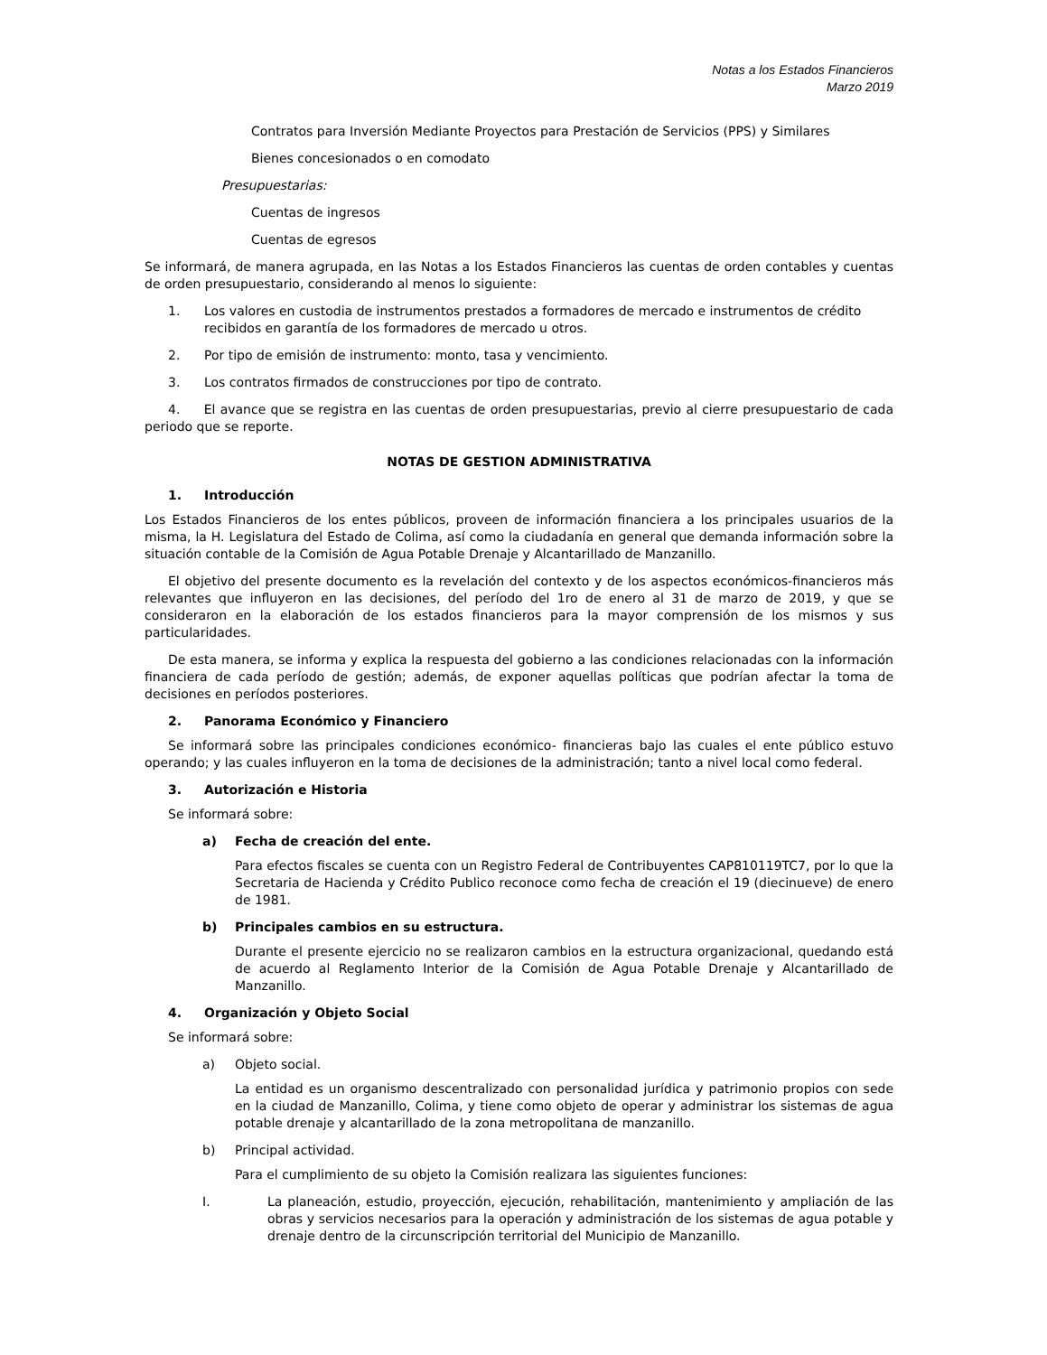Notas a los Estados Financieros
Marzo 2019
Contratos para Inversión Mediante Proyectos para Prestación de Servicios (PPS) y Similares
Bienes concesionados o en comodato
Presupuestarias:
Cuentas de ingresos
Cuentas de egresos
Se informará, de manera agrupada, en las Notas a los Estados Financieros las cuentas de orden contables y cuentas de orden presupuestario, considerando al menos lo siguiente:
1. Los valores en custodia de instrumentos prestados a formadores de mercado e instrumentos de crédito recibidos en garantía de los formadores de mercado u otros.
2. Por tipo de emisión de instrumento: monto, tasa y vencimiento.
3. Los contratos firmados de construcciones por tipo de contrato.
4. El avance que se registra en las cuentas de orden presupuestarias, previo al cierre presupuestario de cada periodo que se reporte.
NOTAS DE GESTION ADMINISTRATIVA
1. Introducción
Los Estados Financieros de los entes públicos, proveen de información financiera a los principales usuarios de la misma, la H. Legislatura del Estado de Colima, así como la ciudadanía en general que demanda información sobre la situación contable de la Comisión de Agua Potable Drenaje y Alcantarillado de Manzanillo.
El objetivo del presente documento es la revelación del contexto y de los aspectos económicos-financieros más relevantes que influyeron en las decisiones, del período del 1ro de enero al 31 de marzo de 2019, y que se consideraron en la elaboración de los estados financieros para la mayor comprensión de los mismos y sus particularidades.
De esta manera, se informa y explica la respuesta del gobierno a las condiciones relacionadas con la información financiera de cada período de gestión; además, de exponer aquellas políticas que podrían afectar la toma de decisiones en períodos posteriores.
2. Panorama Económico y Financiero
Se informará sobre las principales condiciones económico- financieras bajo las cuales el ente público estuvo operando; y las cuales influyeron en la toma de decisiones de la administración; tanto a nivel local como federal.
3. Autorización e Historia
Se informará sobre:
a) Fecha de creación del ente.
Para efectos fiscales se cuenta con un Registro Federal de Contribuyentes CAP810119TC7, por lo que la Secretaria de Hacienda y Crédito Publico reconoce como fecha de creación el 19 (diecinueve) de enero de 1981.
b) Principales cambios en su estructura.
Durante el presente ejercicio no se realizaron cambios en la estructura organizacional, quedando está de acuerdo al Reglamento Interior de la Comisión de Agua Potable Drenaje y Alcantarillado de Manzanillo.
4. Organización y Objeto Social
Se informará sobre:
a) Objeto social.
La entidad es un organismo descentralizado con personalidad jurídica y patrimonio propios con sede en la ciudad de Manzanillo, Colima, y tiene como objeto de operar y administrar los sistemas de agua potable drenaje y alcantarillado de la zona metropolitana de manzanillo.
b) Principal actividad.
Para el cumplimiento de su objeto la Comisión realizara las siguientes funciones:
I. La planeación, estudio, proyección, ejecución, rehabilitación, mantenimiento y ampliación de las obras y servicios necesarios para la operación y administración de los sistemas de agua potable y drenaje dentro de la circunscripción territorial del Municipio de Manzanillo.